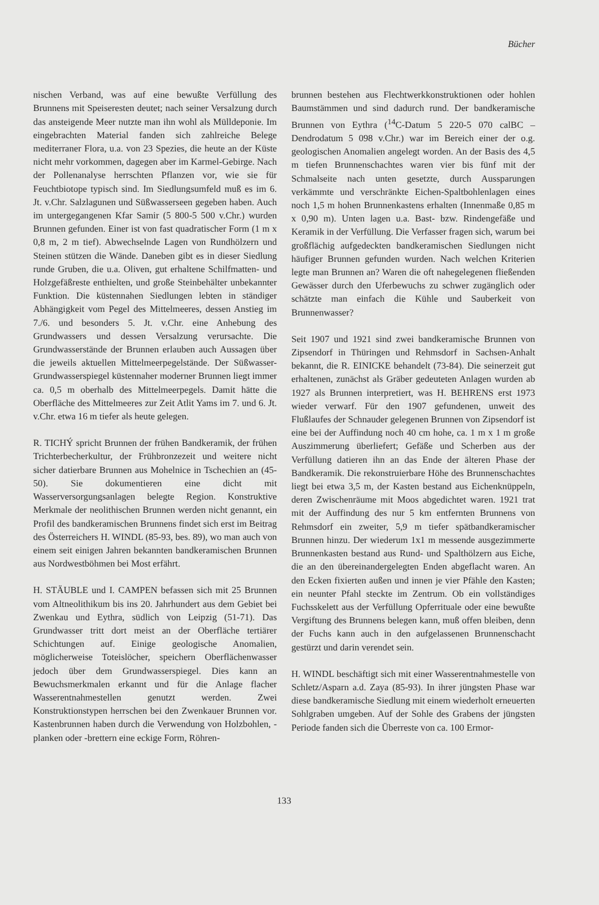Bücher
nischen Verband, was auf eine bewußte Verfüllung des Brunnens mit Speiseresten deutet; nach seiner Versalzung durch das ansteigende Meer nutzte man ihn wohl als Mülldeponie. Im eingebrachten Material fanden sich zahlreiche Belege mediterraner Flora, u.a. von 23 Spezies, die heute an der Küste nicht mehr vorkommen, dagegen aber im Karmel-Gebirge. Nach der Pollenanalyse herrschten Pflanzen vor, wie sie für Feuchtbiotope typisch sind. Im Siedlungsumfeld muß es im 6. Jt. v.Chr. Salzlagunen und Süßwasserseen gegeben haben. Auch im untergegangenen Kfar Samir (5 800-5 500 v.Chr.) wurden Brunnen gefunden. Einer ist von fast quadratischer Form (1 m x 0,8 m, 2 m tief). Abwechselnde Lagen von Rundhölzern und Steinen stützen die Wände. Daneben gibt es in dieser Siedlung runde Gruben, die u.a. Oliven, gut erhaltene Schilfmatten- und Holzgefäßreste enthielten, und große Steinbehälter unbekannter Funktion. Die küstennahen Siedlungen lebten in ständiger Abhängigkeit vom Pegel des Mittelmeeres, dessen Anstieg im 7./6. und besonders 5. Jt. v.Chr. eine Anhebung des Grundwassers und dessen Versalzung verursachte. Die Grundwasserstände der Brunnen erlauben auch Aussagen über die jeweils aktuellen Mittelmeerpegelstände. Der Süßwasser-Grundwasserspiegel küstennaher moderner Brunnen liegt immer ca. 0,5 m oberhalb des Mittelmeerpegels. Damit hätte die Oberfläche des Mittelmeeres zur Zeit Atlit Yams im 7. und 6. Jt. v.Chr. etwa 16 m tiefer als heute gelegen.
R. TICHÝ spricht Brunnen der frühen Bandkeramik, der frühen Trichterbecherkultur, der Frühbronzezeit und weitere nicht sicher datierbare Brunnen aus Mohelnice in Tschechien an (45-50). Sie dokumentieren eine dicht mit Wasserversorgungsanlagen belegte Region. Konstruktive Merkmale der neolithischen Brunnen werden nicht genannt, ein Profil des bandkeramischen Brunnens findet sich erst im Beitrag des Österreichers H. WINDL (85-93, bes. 89), wo man auch von einem seit einigen Jahren bekannten bandkeramischen Brunnen aus Nordwestböhmen bei Most erfährt.
H. STÄUBLE und I. CAMPEN befassen sich mit 25 Brunnen vom Altneolithikum bis ins 20. Jahrhundert aus dem Gebiet bei Zwenkau und Eythra, südlich von Leipzig (51-71). Das Grundwasser tritt dort meist an der Oberfläche tertiärer Schichtungen auf. Einige geologische Anomalien, möglicherweise Toteislöcher, speichern Oberflächenwasser jedoch über dem Grundwasserspiegel. Dies kann an Bewuchsmerkmalen erkannt und für die Anlage flacher Wasserentnahmestellen genutzt werden. Zwei Konstruktionstypen herrschen bei den Zwenkauer Brunnen vor. Kastenbrunnen haben durch die Verwendung von Holzbohlen, -planken oder -brettern eine eckige Form, Röhren-
brunnen bestehen aus Flechtwerkkonstruktionen oder hohlen Baumstämmen und sind dadurch rund. Der bandkeramische Brunnen von Eythra (<sup>14</sup>C-Datum 5 220-5 070 calBC – Dendrodatum 5 098 v.Chr.) war im Bereich einer der o.g. geologischen Anomalien angelegt worden. An der Basis des 4,5 m tiefen Brunnenschachtes waren vier bis fünf mit der Schmalseite nach unten gesetzte, durch Aussparungen verkämmte und verschränkte Eichen-Spaltbohlenlagen eines noch 1,5 m hohen Brunnenkastens erhalten (Innenmaße 0,85 m x 0,90 m). Unten lagen u.a. Bast- bzw. Rindengefäße und Keramik in der Verfüllung. Die Verfasser fragen sich, warum bei großflächig aufgedeckten bandkeramischen Siedlungen nicht häufiger Brunnen gefunden wurden. Nach welchen Kriterien legte man Brunnen an? Waren die oft nahegelegenen fließenden Gewässer durch den Uferbewuchs zu schwer zugänglich oder schätzte man einfach die Kühle und Sauberkeit von Brunnenwasser?
Seit 1907 und 1921 sind zwei bandkeramische Brunnen von Zipsendorf in Thüringen und Rehmsdorf in Sachsen-Anhalt bekannt, die R. EINICKE behandelt (73-84). Die seinerzeit gut erhaltenen, zunächst als Gräber gedeuteten Anlagen wurden ab 1927 als Brunnen interpretiert, was H. BEHRENS erst 1973 wieder verwarf. Für den 1907 gefundenen, unweit des Flußlaufes der Schnauder gelegenen Brunnen von Zipsendorf ist eine bei der Auffindung noch 40 cm hohe, ca. 1 m x 1 m große Auszimmerung überliefert; Gefäße und Scherben aus der Verfüllung datieren ihn an das Ende der älteren Phase der Bandkeramik. Die rekonstruierbare Höhe des Brunnenschachtes liegt bei etwa 3,5 m, der Kasten bestand aus Eichenknüppeln, deren Zwischenräume mit Moos abgedichtet waren. 1921 trat mit der Auffindung des nur 5 km entfernten Brunnens von Rehmsdorf ein zweiter, 5,9 m tiefer spätbandkeramischer Brunnen hinzu. Der wiederum 1x1 m messende ausgezimmerte Brunnenkasten bestand aus Rund- und Spalthölzern aus Eiche, die an den übereinandergelegten Enden abgeflacht waren. An den Ecken fixierten außen und innen je vier Pfähle den Kasten; ein neunter Pfahl steckte im Zentrum. Ob ein vollständiges Fuchsskelett aus der Verfüllung Opferrituale oder eine bewußte Vergiftung des Brunnens belegen kann, muß offen bleiben, denn der Fuchs kann auch in den aufgelassenen Brunnenschacht gestürzt und darin verendet sein.
H. WINDL beschäftigt sich mit einer Wasserentnahmestelle von Schletz/Asparn a.d. Zaya (85-93). In ihrer jüngsten Phase war diese bandkeramische Siedlung mit einem wiederholt erneuerten Sohlgraben umgeben. Auf der Sohle des Grabens der jüngsten Periode fanden sich die Überreste von ca. 100 Ermor-
133